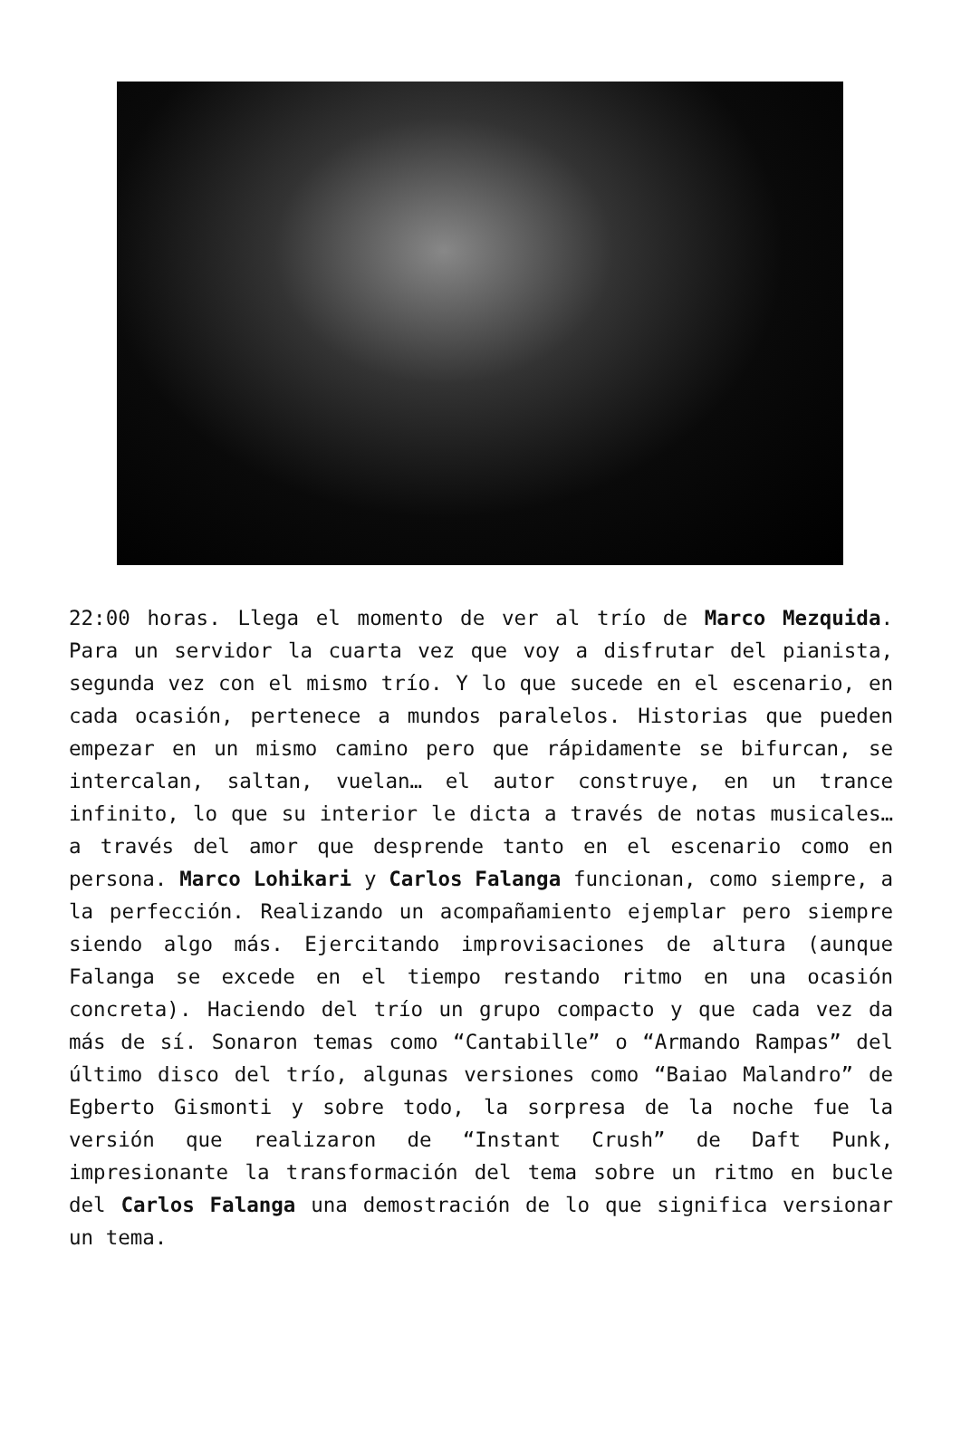22:00 horas. Llega el momento de ver al trío de Marco Mezquida. Para un servidor la cuarta vez que voy a disfrutar del pianista, segunda vez con el mismo trío. Y lo que sucede en el escenario, en cada ocasión, pertenece a mundos paralelos. Historias que pueden empezar en un mismo camino pero que rápidamente se bifurcan, se intercalan, saltan, vuelan… el autor construye, en un trance infinito, lo que su interior le dicta a través de notas musicales… a través del amor que desprende tanto en el escenario como en persona. Marco Lohikari y Carlos Falanga funcionan, como siempre, a la perfección. Realizando un acompañamiento ejemplar pero siempre siendo algo más. Ejercitando improvisaciones de altura (aunque Falanga se excede en el tiempo restando ritmo en una ocasión concreta). Haciendo del trío un grupo compacto y que cada vez da más de sí. Sonaron temas como “Cantabille” o “Armando Rampas” del último disco del trío, algunas versiones como “Baiao Malandro” de Egberto Gismonti y sobre todo, la sorpresa de la noche fue la versión que realizaron de “Instant Crush” de Daft Punk, impresionante la transformación del tema sobre un ritmo en bucle del Carlos Falanga una demostración de lo que significa versionar un tema.